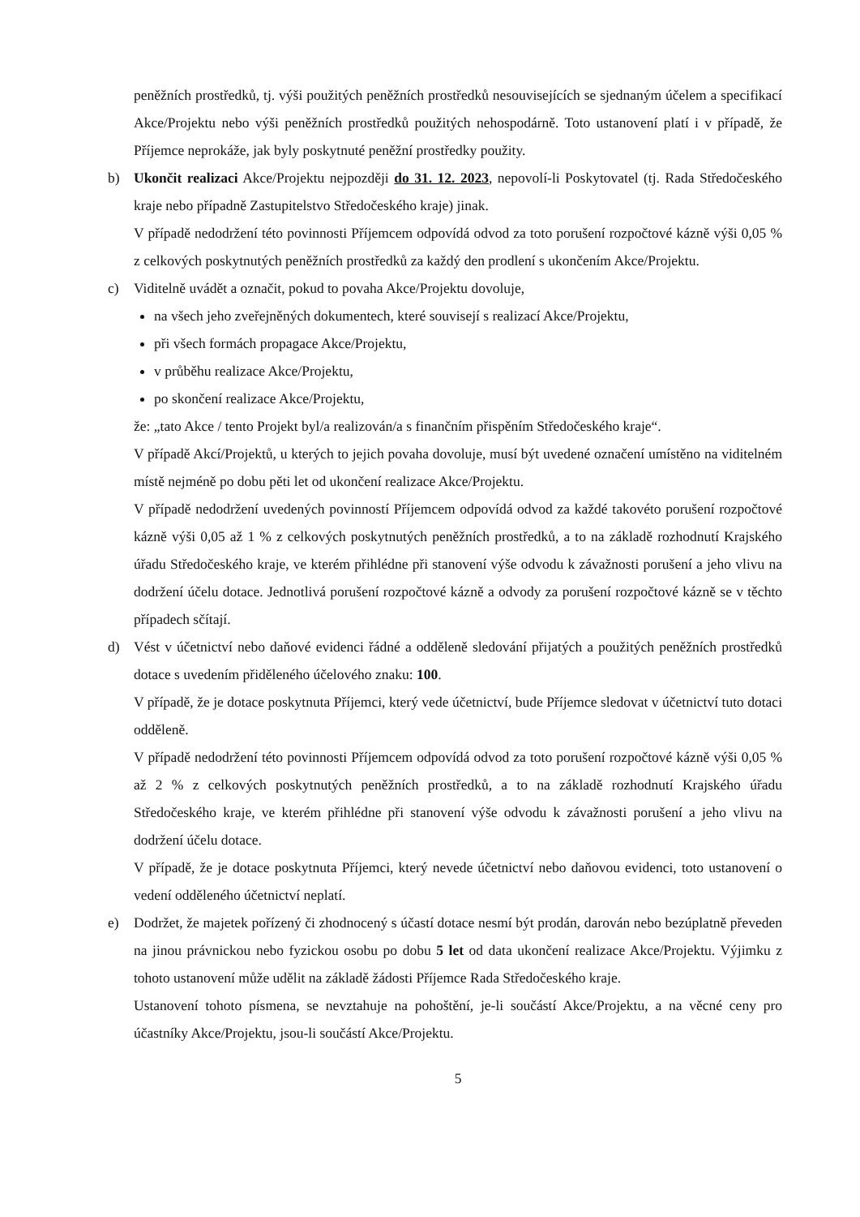peněžních prostředků, tj. výši použitých peněžních prostředků nesouvisejících se sjednaným účelem a specifikací Akce/Projektu nebo výši peněžních prostředků použitých nehospodárně. Toto ustanovení platí i v případě, že Příjemce neprokáže, jak byly poskytnuté peněžní prostředky použity.
b) Ukončit realizaci Akce/Projektu nejpozději do 31. 12. 2023, nepovolí-li Poskytovatel (tj. Rada Středočeského kraje nebo případně Zastupitelstvo Středočeského kraje) jinak.
V případě nedodržení této povinnosti Příjemcem odpovídá odvod za toto porušení rozpočtové kázně výši 0,05 % z celkových poskytnutých peněžních prostředků za každý den prodlení s ukončením Akce/Projektu.
c) Viditelně uvádět a označit, pokud to povaha Akce/Projektu dovoluje,
na všech jeho zveřejněných dokumentech, které souvisejí s realizací Akce/Projektu,
při všech formách propagace Akce/Projektu,
v průběhu realizace Akce/Projektu,
po skončení realizace Akce/Projektu,
že: „tato Akce / tento Projekt byl/a realizován/a s finančním přispěním Středočeského kraje“.
V případě Akcí/Projektů, u kterých to jejich povaha dovoluje, musí být uvedené označení umístěno na viditelném místě nejméně po dobu pěti let od ukončení realizace Akce/Projektu.
V případě nedodržení uvedených povinností Příjemcem odpovídá odvod za každé takovéto porušení rozpočtové kázně výši 0,05 až 1 % z celkových poskytnutých peněžních prostředků, a to na základě rozhodnutí Krajského úřadu Středočeského kraje, ve kterém přihlédne při stanovení výše odvodu k závažnosti porušení a jeho vlivu na dodržení účelu dotace. Jednotlivá porušení rozpočtové kázně a odvody za porušení rozpočtové kázně se v těchto případech sčítají.
d) Vést v účetnictví nebo daňové evidenci řádné a odděleně sledování přijatých a použitých peněžních prostředků dotace s uvedením přiděleného účelového znaku: 100.
V případě, že je dotace poskytnuta Příjemci, který vede účetnictví, bude Příjemce sledovat v účetnictví tuto dotaci odděleně.
V případě nedodržení této povinnosti Příjemcem odpovídá odvod za toto porušení rozpočtové kázně výši 0,05 % až 2 % z celkových poskytnutých peněžních prostředků, a to na základě rozhodnutí Krajského úřadu Středočeského kraje, ve kterém přihlédne při stanovení výše odvodu k závažnosti porušení a jeho vlivu na dodržení účelu dotace.
V případě, že je dotace poskytnuta Příjemci, který nevede účetnictví nebo daňovou evidenci, toto ustanovení o vedení odděleného účetnictví neplatí.
e) Dodržet, že majetek pořízený či zhodnocený s účastí dotace nesmí být prodán, darován nebo bezúplatně převeden na jinou právnickou nebo fyzickou osobu po dobu 5 let od data ukončení realizace Akce/Projektu. Výjimku z tohoto ustanovení může udělit na základě žádosti Příjemce Rada Středočeského kraje.
Ustanovení tohoto písmena, se nevztahuje na pohoštění, je-li součástí Akce/Projektu, a na věcné ceny pro účastníky Akce/Projektu, jsou-li součástí Akce/Projektu.
5